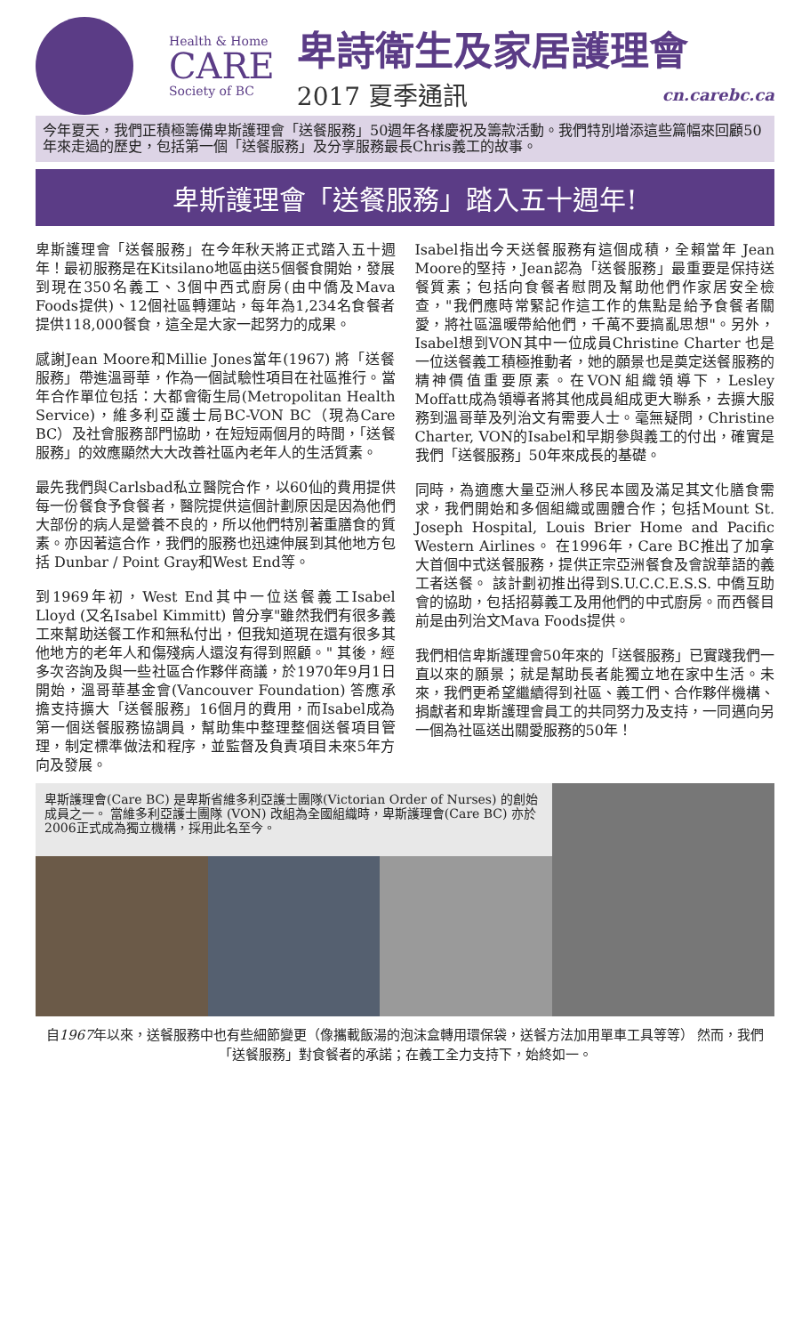Health & Home
CARE
Society of BC
卑詩衛生及家居護理會
2017 夏季通訊 cn.carebc.ca
今年夏天，我們正積極籌備卑斯護理會「送餐服務」50週年各樣慶祝及籌款活動。我們特別增添這些篇幅來回顧50年來走過的歷史，包括第一個「送餐服務」及分享服務最長Chris義工的故事。
卑斯護理會「送餐服務」踏入五十週年!
卑斯護理會「送餐服務」在今年秋天將正式踏入五十週年！最初服務是在Kitsilano地區由送5個餐食開始，發展到現在350名義工、3個中西式廚房(由中僑及Mava Foods提供)、12個社區轉運站，每年為1,234名食餐者提供118,000餐食，這全是大家一起努力的成果。
感謝Jean Moore和Millie Jones當年(1967) 將「送餐服務」帶進溫哥華，作為一個試驗性項目在社區推行。當年合作單位包括：大都會衛生局(Metropolitan Health Service)，維多利亞護士局BC-VON BC（現為Care BC）及社會服務部門協助，在短短兩個月的時間，「送餐服務」的效應顯然大大改善社區內老年人的生活質素。
最先我們與Carlsbad私立醫院合作，以60仙的費用提供每一份餐食予食餐者，醫院提供這個計劃原因是因為他們大部份的病人是營養不良的，所以他們特別著重膳食的質素。亦因著這合作，我們的服務也迅速伸展到其他地方包括 Dunbar / Point Gray和West End等。
到1969年初，West End其中一位送餐義工Isabel Lloyd (又名Isabel Kimmitt) 曾分享"雖然我們有很多義工來幫助送餐工作和無私付出，但我知道現在還有很多其他地方的老年人和傷殘病人還沒有得到照顧。" 其後，經多次咨詢及與一些社區合作夥伴商議，於1970年9月1日開始，溫哥華基金會(Vancouver Foundation) 答應承擔支持擴大「送餐服務」16個月的費用，而Isabel成為第一個送餐服務協調員，幫助集中整理整個送餐項目管理，制定標準做法和程序，並監督及負責項目未來5年方向及發展。
Isabel指出今天送餐服務有這個成積，全賴當年 Jean Moore的堅持，Jean認為「送餐服務」最重要是保持送餐質素；包括向食餐者慰問及幫助他們作家居安全檢查，"我們應時常緊記作這工作的焦點是給予食餐者關愛，將社區溫暖帶給他們，千萬不要搞亂思想"。另外，Isabel想到VON其中一位成員Christine Charter 也是一位送餐義工積極推動者，她的願景也是奠定送餐服務的精神價值重要原素。在VON組織領導下，Lesley Moffatt成為領導者將其他成員組成更大聯系，去擴大服務到溫哥華及列治文有需要人士。毫無疑問，Christine Charter, VON的Isabel和早期參與義工的付出，確實是我們「送餐服務」50年來成長的基礎。
同時，為適應大量亞洲人移民本國及滿足其文化膳食需求，我們開始和多個組織或團體合作；包括Mount St. Joseph Hospital, Louis Brier Home and Pacific Western Airlines。 在1996年，Care BC推出了加拿大首個中式送餐服務，提供正宗亞洲餐食及會說華語的義工者送餐。 該計劃初推出得到S.U.C.C.E.S.S. 中僑互助會的協助，包括招募義工及用他們的中式廚房。而西餐目前是由列治文Mava Foods提供。
我們相信卑斯護理會50年來的「送餐服務」已實踐我們一直以來的願景；就是幫助長者能獨立地在家中生活。未來，我們更希望繼續得到社區、義工們、合作夥伴機構、捐獻者和卑斯護理會員工的共同努力及支持，一同邁向另一個為社區送出關愛服務的50年！
卑斯護理會(Care BC) 是卑斯省維多利亞護士團隊(Victorian Order of Nurses) 的創始成員之一。 當維多利亞護士團隊 (VON) 改組為全國組織時，卑斯護理會(Care BC) 亦於2006正式成為獨立機構，採用此名至今。
自1967年以來，送餐服務中也有些細節變更（像攜載飯湯的泡沫盒轉用環保袋，送餐方法加用單車工具等等） 然而，我們「送餐服務」對食餐者的承諾；在義工全力支持下，始終如一。